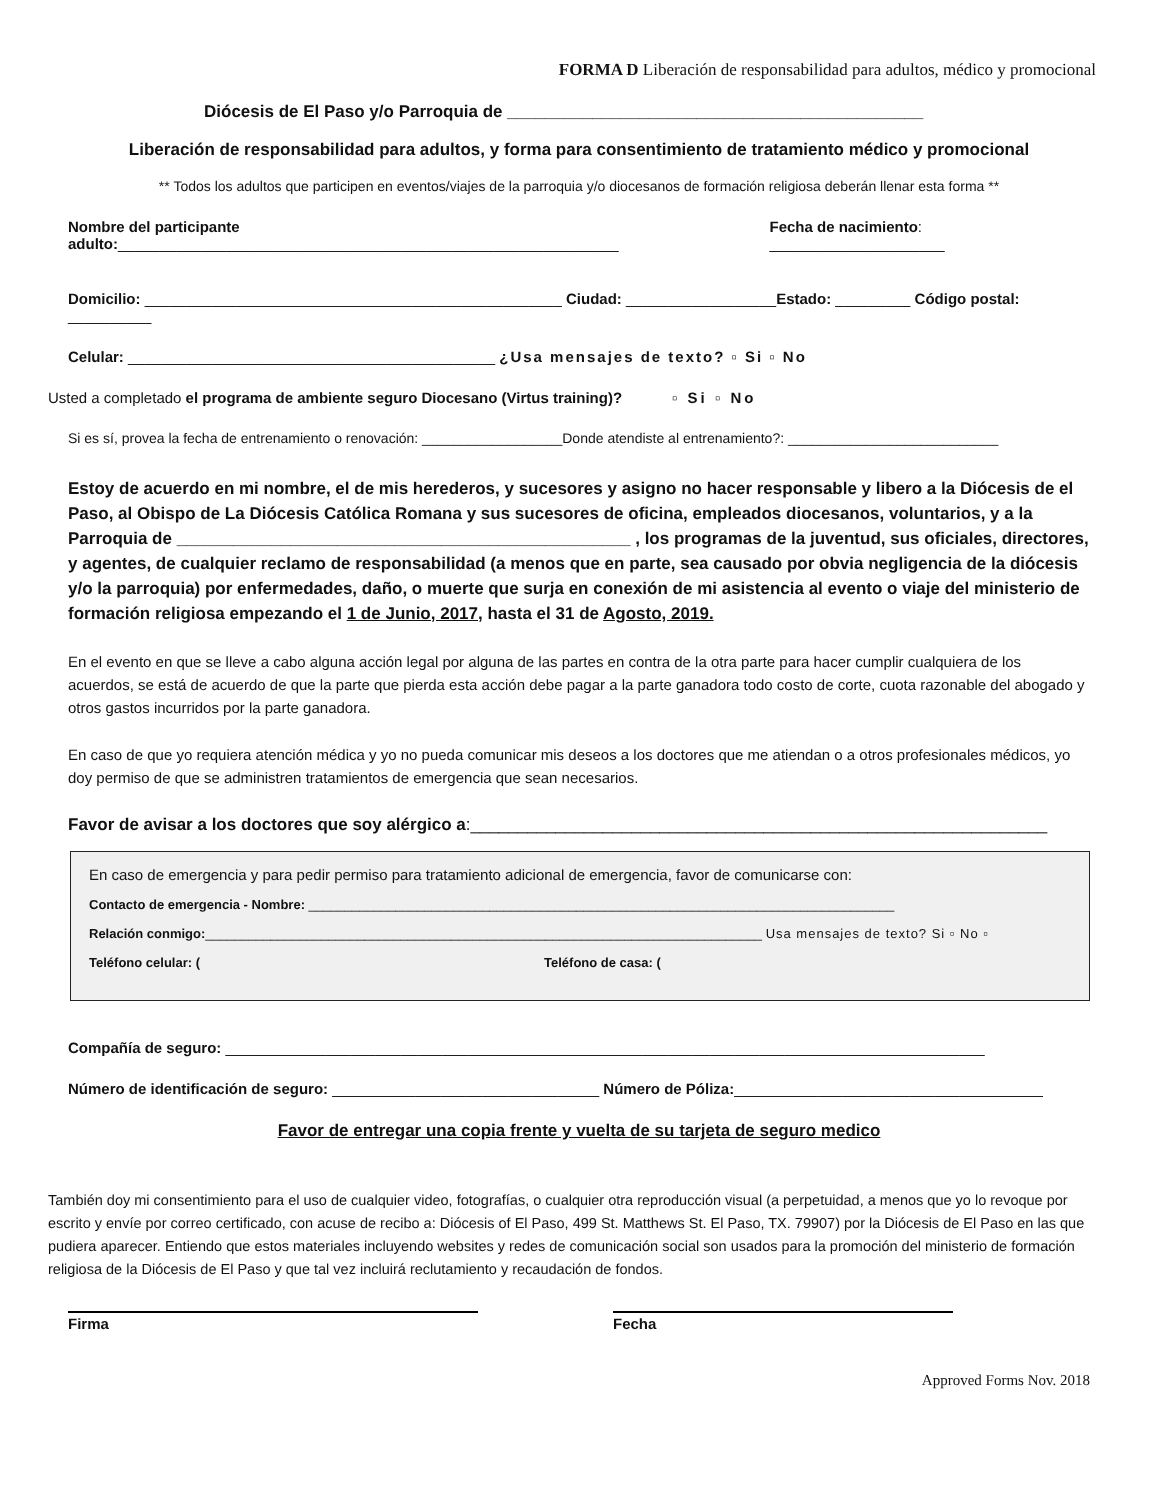FORMA D Liberación de responsabilidad para adultos, médico y promocional
Diócesis de El Paso y/o Parroquia de ____________________________________________
Liberación de responsabilidad para adultos, y forma para consentimiento de tratamiento médico y promocional
** Todos los adultos que participen en eventos/viajes de la parroquia y/o diocesanos de formación religiosa deberán llenar esta forma **
Nombre del participante adulto:____________________________________________________________ Fecha de nacimiento: _____________________
Domicilio: __________________________________________________ Ciudad: __________________Estado: _________ Código postal: __________
Celular: ____________________________________________ ¿Usa mensajes de texto? ▫ Si ▫ No
Usted a completado el programa de ambiente seguro Diocesano (Virtus training)? ▫ Si ▫ No
Si es sí, provea la fecha de entrenamiento o renovación: __________________Donde atendiste al entrenamiento?: ___________________________
Estoy de acuerdo en mi nombre, el de mis herederos, y sucesores y asigno no hacer responsable y libero a la Diócesis de el Paso, al Obispo de La Diócesis Católica Romana y sus sucesores de oficina, empleados diocesanos, voluntarios, y a la Parroquia de ________________________________________________ , los programas de la juventud, sus oficiales, directores, y agentes, de cualquier reclamo de responsabilidad (a menos que en parte, sea causado por obvia negligencia de la diócesis y/o la parroquia) por enfermedades, daño, o muerte que surja en conexión de mi asistencia al evento o viaje del ministerio de formación religiosa empezando el 1 de Junio, 2017, hasta el 31 de Agosto, 2019.
En el evento en que se lleve a cabo alguna acción legal por alguna de las partes en contra de la otra parte para hacer cumplir cualquiera de los acuerdos, se está de acuerdo de que la parte que pierda esta acción debe pagar a la parte ganadora todo costo de corte, cuota razonable del abogado y otros gastos incurridos por la parte ganadora.
En caso de que yo requiera atención médica y yo no pueda comunicar mis deseos a los doctores que me atiendan o a otros profesionales médicos, yo doy permiso de que se administren tratamientos de emergencia que sean necesarios.
Favor de avisar a los doctores que soy alérgico a:_____________________________________________________________
En caso de emergencia y para pedir permiso para tratamiento adicional de emergencia, favor de comunicarse con:
Contacto de emergencia - Nombre: _________________________________________________________________________________
Relación conmigo:_____________________________________________________________________________ Usa mensajes de texto? Si ▫ No ▫
Teléfono celular: (Teléfono de casa: (
Compañía de seguro: ___________________________________________________________________________________________
Número de identificación de seguro: ________________________________ Número de Póliza:_____________________________________
Favor de entregar una copia frente y vuelta de su tarjeta de seguro medico
También doy mi consentimiento para el uso de cualquier video, fotografías, o cualquier otra reproducción visual (a perpetuidad, a menos que yo lo revoque por escrito y envíe por correo certificado, con acuse de recibo a: Diócesis of El Paso, 499 St. Matthews St. El Paso, TX. 79907) por la Diócesis de El Paso en las que pudiera aparecer. Entiendo que estos materiales incluyendo websites y redes de comunicación social son usados para la promoción del ministerio de formación religiosa de la Diócesis de El Paso y que tal vez incluirá reclutamiento y recaudación de fondos.
Firma Fecha
Approved Forms Nov. 2018